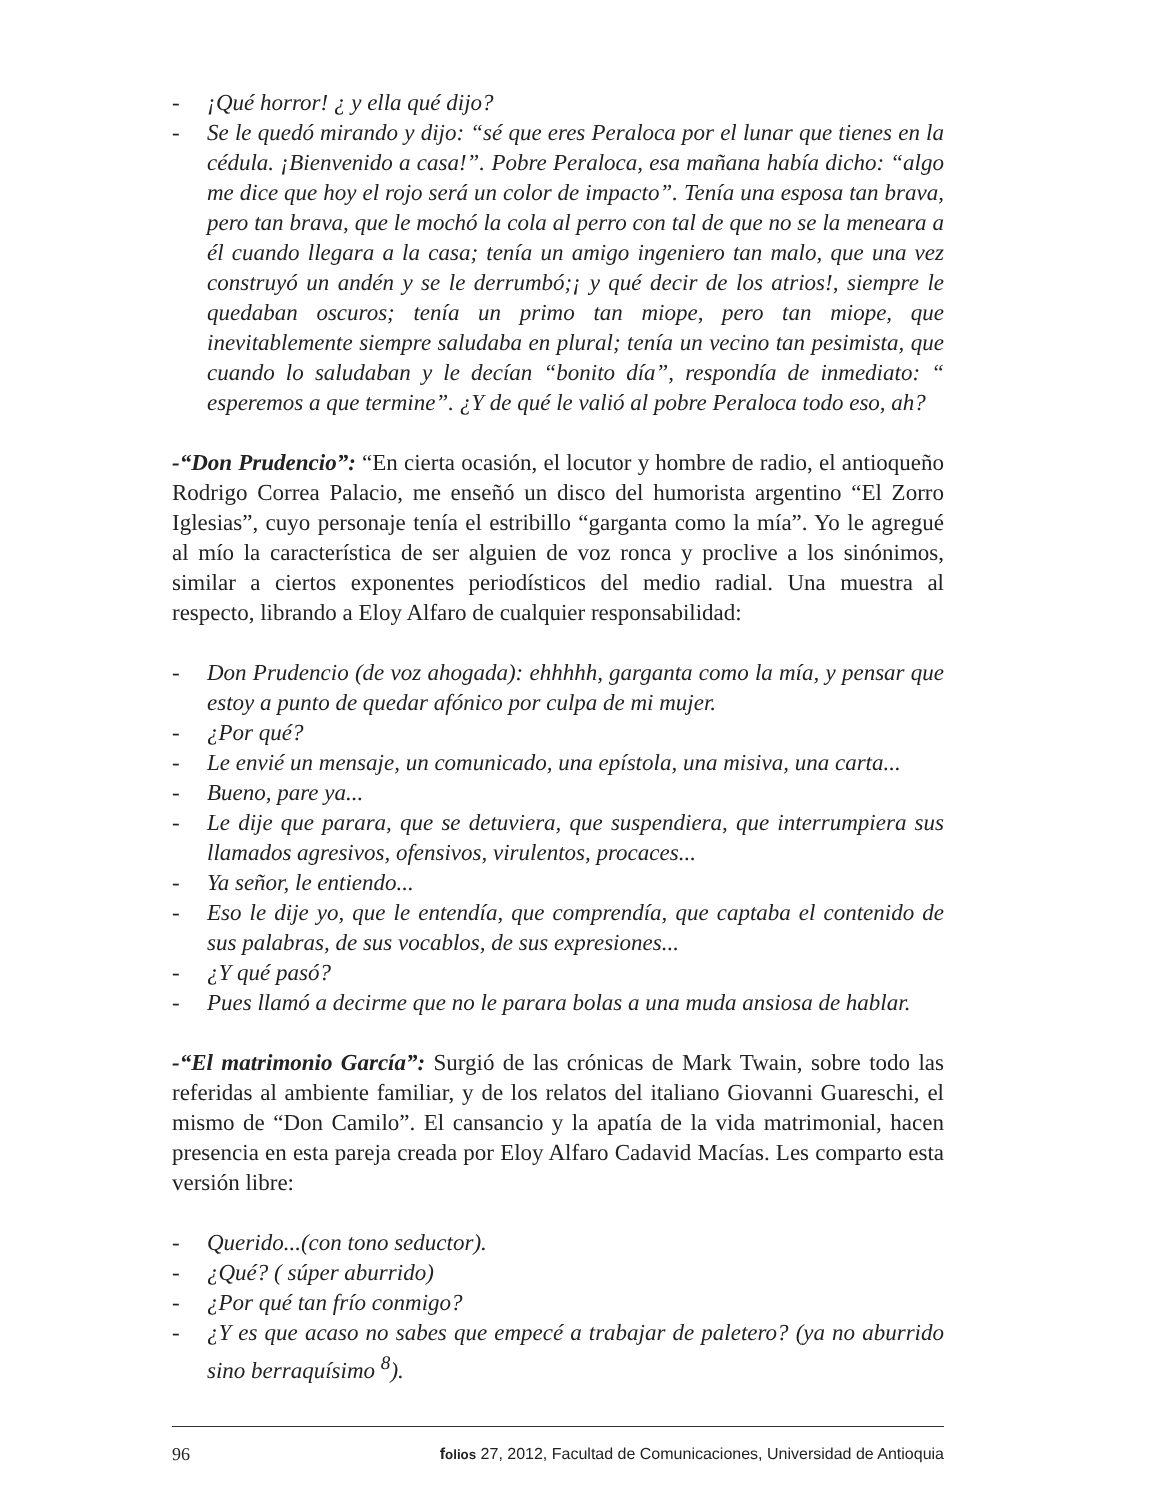- ¡Qué horror! ¿ y ella qué dijo?
- Se le quedó mirando y dijo: “sé que eres Peraloca por el lunar que tienes en la cédula. ¡Bienvenido a casa!”. Pobre Peraloca, esa mañana había dicho: “algo me dice que hoy el rojo será un color de impacto”. Tenía una esposa tan brava, pero tan brava, que le mochó la cola al perro con tal de que no se la meneara a él cuando llegara a la casa; tenía un amigo ingeniero tan malo, que una vez construyó un andén y se le derrumbó;¡ y qué decir de los atrios!, siempre le quedaban oscuros; tenía un primo tan miope, pero tan miope, que inevitablemente siempre saludaba en plural; tenía un vecino tan pesimista, que cuando lo saludaban y le decían “bonito día”, respondía de inmediato: “ esperemos a que termine”. ¿Y de qué le valió al pobre Peraloca todo eso, ah?
-“Don Prudencio”: “En cierta ocasión, el locutor y hombre de radio, el antioqueño Rodrigo Correa Palacio, me enseñó un disco del humorista argentino “El Zorro Iglesias”, cuyo personaje tenía el estribillo “garganta como la mía”. Yo le agregué al mío la característica de ser alguien de voz ronca y proclive a los sinónimos, similar a ciertos exponentes periodísticos del medio radial. Una muestra al respecto, librando a Eloy Alfaro de cualquier responsabilidad:
- Don Prudencio (de voz ahogada): ehhhhh, garganta como la mía, y pensar que estoy a punto de quedar afónico por culpa de mi mujer.
- ¿Por qué?
- Le envié un mensaje, un comunicado, una epístola, una misiva, una carta...
- Bueno, pare ya...
- Le dije que parara, que se detuviera, que suspendiera, que interrumpiera sus llamados agresivos, ofensivos, virulentos, procaces...
- Ya señor, le entiendo...
- Eso le dije yo, que le entendía, que comprendía, que captaba el contenido de sus palabras, de sus vocablos, de sus expresiones...
- ¿Y qué pasó?
- Pues llamó a decirme que no le parara bolas a una muda ansiosa de hablar.
-“El matrimonio García”: Surgió de las crónicas de Mark Twain, sobre todo las referidas al ambiente familiar, y de los relatos del italiano Giovanni Guareschi, el mismo de “Don Camilo”. El cansancio y la apatía de la vida matrimonial, hacen presencia en esta pareja creada por Eloy Alfaro Cadavid Macías. Les comparto esta versión libre:
- Querido...(con tono seductor).
- ¿Qué? ( súper aburrido)
- ¿Por qué tan frío conmigo?
- ¿Y es que acaso no sabes que empecé a trabajar de paletero? (ya no aburrido sino berraquísimo <sup>8</sup>).
96 folios 27, 2012, Facultad de Comunicaciones, Universidad de Antioquia